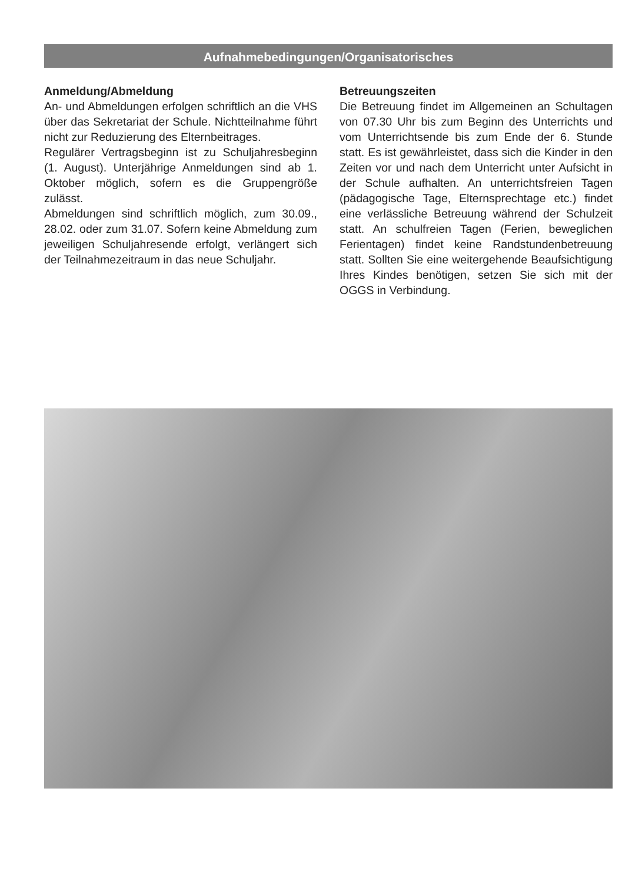Aufnahmebedingungen/Organisatorisches
Anmeldung/Abmeldung
An- und Abmeldungen erfolgen schriftlich an die VHS über das Sekretariat der Schule. Nichtteilnahme führt nicht zur Reduzierung des Elternbeitrages.
Regulärer Vertragsbeginn ist zu Schuljahresbeginn (1. August). Unterjährige Anmeldungen sind ab 1. Oktober möglich, sofern es die Gruppengröße zulässt.
Abmeldungen sind schriftlich möglich, zum 30.09., 28.02. oder zum 31.07. Sofern keine Abmeldung zum jeweiligen Schuljahresende erfolgt, verlängert sich der Teilnahmezeitraum in das neue Schuljahr.
Betreuungszeiten
Die Betreuung findet im Allgemeinen an Schultagen von 07.30 Uhr bis zum Beginn des Unterrichts und vom Unterrichtsende bis zum Ende der 6. Stunde statt. Es ist gewährleistet, dass sich die Kinder in den Zeiten vor und nach dem Unterricht unter Aufsicht in der Schule aufhalten. An unterrichtsfreien Tagen (pädagogische Tage, Elternsprechtage etc.) findet eine verlässliche Betreuung während der Schulzeit statt. An schulfreien Tagen (Ferien, beweglichen Ferientagen) findet keine Randstundenbetreuung statt. Sollten Sie eine weitergehende Beaufsichtigung Ihres Kindes benötigen, setzen Sie sich mit der OGGS in Verbindung.